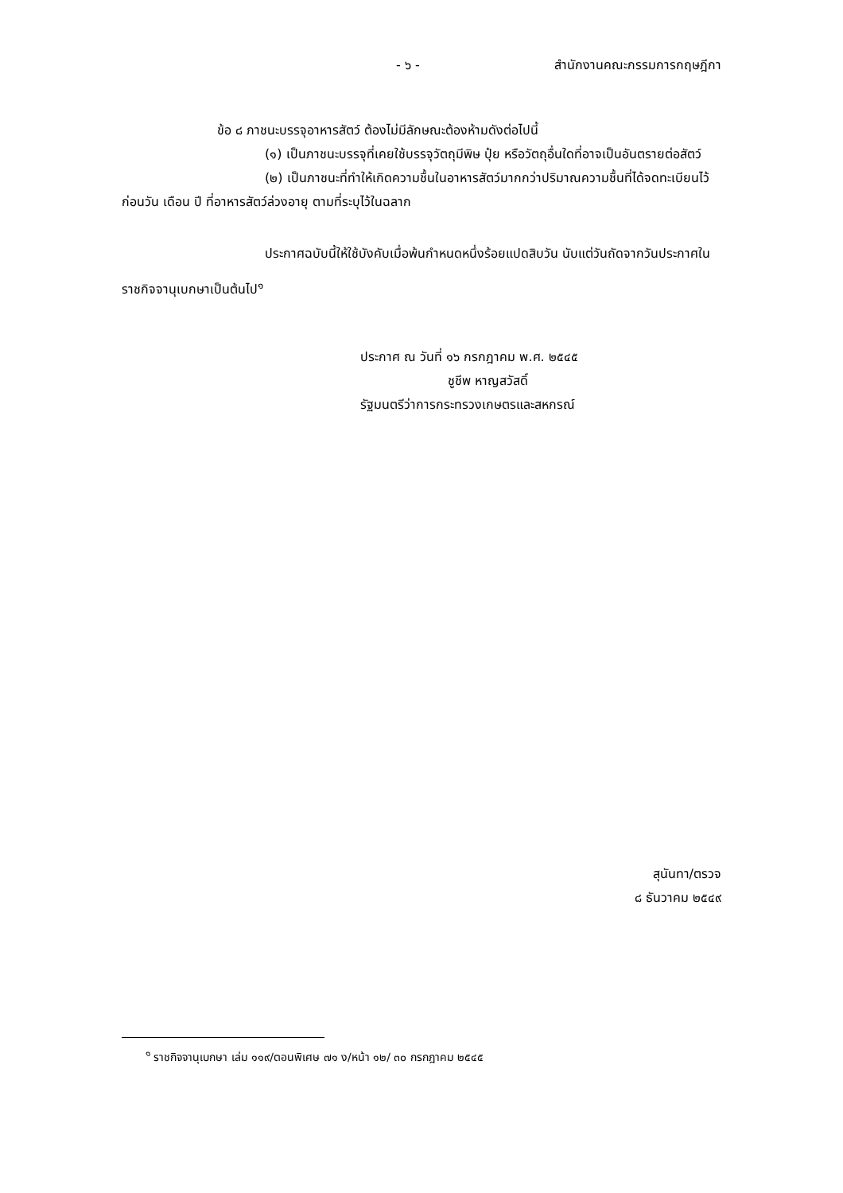- ๖ - สำนักงานคณะกรรมการกฤษฎีกา
ข้อ ๘ ภาชนะบรรจุอาหารสัตว์ ต้องไม่มีลักษณะต้องห้ามดังต่อไปนี้
(๑) เป็นภาชนะบรรจุที่เคยใช้บรรจุวัตถุมีพิษ ปุ๋ย หรือวัตถุอื่นใดที่อาจเป็นอันตรายต่อสัตว์
(๒) เป็นภาชนะที่ทำให้เกิดความชื้นในอาหารสัตว์มากกว่าปริมาณความชื้นที่ได้จดทะเบียนไว้ก่อนวัน เดือน ปี ที่อาหารสัตว์ล่วงอายุ ตามที่ระบุไว้ในฉลาก
ประกาศฉบับนี้ให้ใช้บังคับเมื่อพ้นกำหนดหนึ่งร้อยแปดสิบวัน นับแต่วันถัดจากวันประกาศในราชกิจจานุเบกษาเป็นต้นไป<sup>๑</sup>
ประกาศ ณ วันที่ ๑๖ กรกฎาคม พ.ศ. ๒๕๔๕
ชูชีพ หาญสวัสดิ์
รัฐมนตรีว่าการกระทรวงเกษตรและสหกรณ์
สุนันทา/ตรวจ
๘ ธันวาคม ๒๕๔๙
<sup>๑</sup> ราชกิจจานุเบกษา เล่ม ๑๑๙/ตอนพิเศษ ๗๑ ง/หน้า ๑๒/ ๓๐ กรกฎาคม ๒๕๔๕